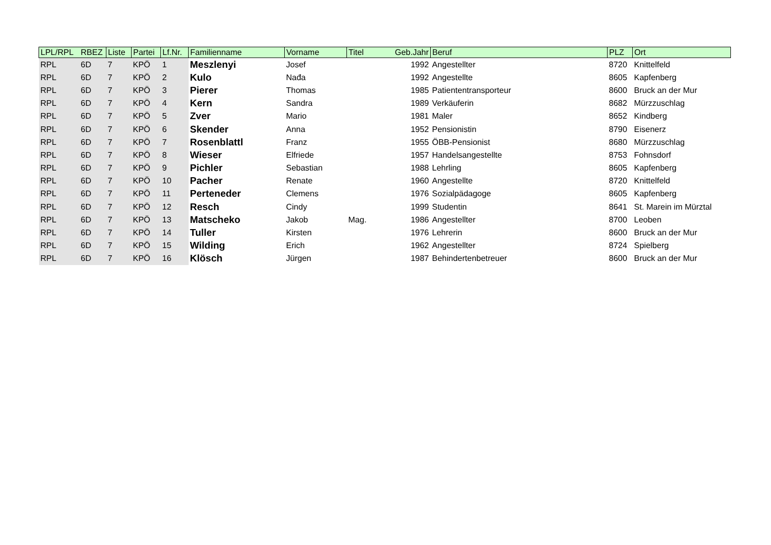| LPL/RPL | RBEZ | Liste | Partei | Lf.Nr. | Familienname | Vorname | Titel | Geb.Jahr | Beruf | PLZ | Ort |
| --- | --- | --- | --- | --- | --- | --- | --- | --- | --- | --- | --- |
| RPL | 6D | 7 | KPÖ | 1 | Meszlenyi | Josef | | 1992 | Angestellter | 8720 | Knittelfeld |
| RPL | 6D | 7 | KPÖ | 2 | Kulo | Nađa | | 1992 | Angestellte | 8605 | Kapfenberg |
| RPL | 6D | 7 | KPÖ | 3 | Pierer | Thomas | | 1985 | Patiententransporteur | 8600 | Bruck an der Mur |
| RPL | 6D | 7 | KPÖ | 4 | Kern | Sandra | | 1989 | Verkäuferin | 8682 | Mürzzuschlag |
| RPL | 6D | 7 | KPÖ | 5 | Zver | Mario | | 1981 | Maler | 8652 | Kindberg |
| RPL | 6D | 7 | KPÖ | 6 | Skender | Anna | | 1952 | Pensionistin | 8790 | Eisenerz |
| RPL | 6D | 7 | KPÖ | 7 | Rosenblattl | Franz | | 1955 | ÖBB-Pensionist | 8680 | Mürzzuschlag |
| RPL | 6D | 7 | KPÖ | 8 | Wieser | Elfriede | | 1957 | Handelsangestellte | 8753 | Fohnsdorf |
| RPL | 6D | 7 | KPÖ | 9 | Pichler | Sebastian | | 1988 | Lehrling | 8605 | Kapfenberg |
| RPL | 6D | 7 | KPÖ | 10 | Pacher | Renate | | 1960 | Angestellte | 8720 | Knittelfeld |
| RPL | 6D | 7 | KPÖ | 11 | Perteneder | Clemens | | 1976 | Sozialpädagoge | 8605 | Kapfenberg |
| RPL | 6D | 7 | KPÖ | 12 | Resch | Cindy | | 1999 | Studentin | 8641 | St. Marein im Mürztal |
| RPL | 6D | 7 | KPÖ | 13 | Matscheko | Jakob | Mag. | 1986 | Angestellter | 8700 | Leoben |
| RPL | 6D | 7 | KPÖ | 14 | Tuller | Kirsten | | 1976 | Lehrerin | 8600 | Bruck an der Mur |
| RPL | 6D | 7 | KPÖ | 15 | Wilding | Erich | | 1962 | Angestellter | 8724 | Spielberg |
| RPL | 6D | 7 | KPÖ | 16 | Klösch | Jürgen | | 1987 | Behindertenbetreuer | 8600 | Bruck an der Mur |